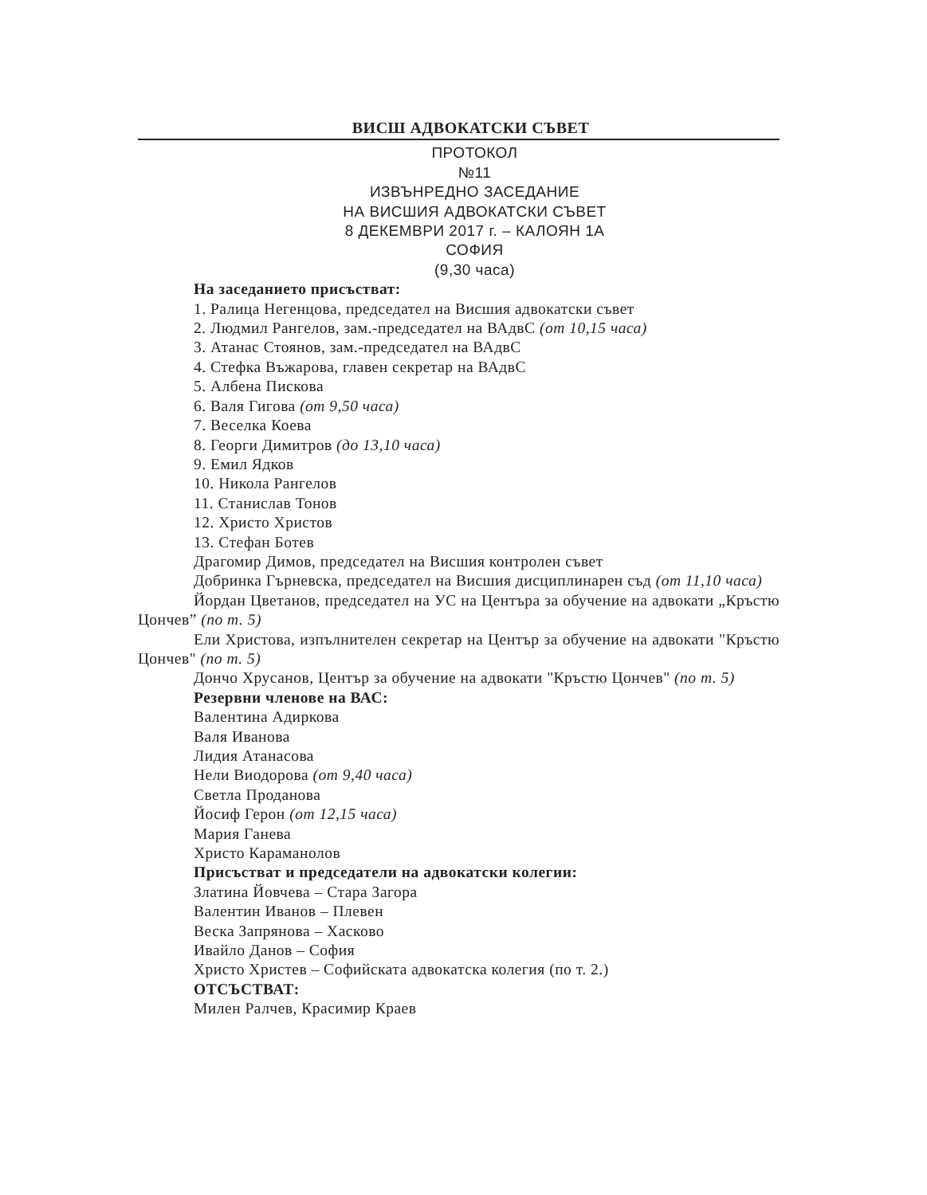ВИСШ АДВОКАТСКИ СЪВЕТ
ПРОТОКОЛ
№11
ИЗВЪНРЕДНО ЗАСЕДАНИЕ
НА ВИСШИЯ АДВОКАТСКИ СЪВЕТ
8 ДЕКЕМВРИ 2017 г. – КАЛОЯН 1А
СОФИЯ
(9,30 часа)
На заседанието присъстват:
1. Ралица Негенцова, председател на Висшия адвокатски съвет
2. Людмил Рангелов, зам.-председател на ВАдвС (от 10,15 часа)
3. Атанас Стоянов, зам.-председател на ВАдвС
4. Стефка Въжарова, главен секретар на ВАдвС
5. Албена Пискова
6. Валя Гигова (от 9,50 часа)
7. Веселка Коева
8. Георги Димитров (до 13,10 часа)
9. Емил Ядков
10. Никола Рангелов
11. Станислав Тонов
12. Христо Христов
13. Стефан Ботев
Драгомир Димов, председател на Висшия контролен съвет
Добринка Гърневска, председател на Висшия дисциплинарен съд (от 11,10 часа)
Йордан Цветанов, председател на УС на Центъра за обучение на адвокати „Кръстю Цончев” (по т. 5)
Ели Христова, изпълнителен секретар на Център за обучение на адвокати "Кръстю Цончев" (по т. 5)
Дончо Хрусанов, Център за обучение на адвокати "Кръстю Цончев" (по т. 5)
Резервни членове на ВАС:
Валентина Адиркова
Валя Иванова
Лидия Атанасова
Нели Виодорова (от 9,40 часа)
Светла Проданова
Йосиф Герон (от 12,15 часа)
Мария Ганева
Христо Караманолов
Присъстват и председатели на адвокатски колегии:
Златина Йовчева – Стара Загора
Валентин Иванов – Плевен
Веска Запрянова – Хасково
Ивайло Данов – София
Христо Христев – Софийската адвокатска колегия (по т. 2.)
ОТСЪСТВАТ:
Милен Ралчев, Красимир Краев